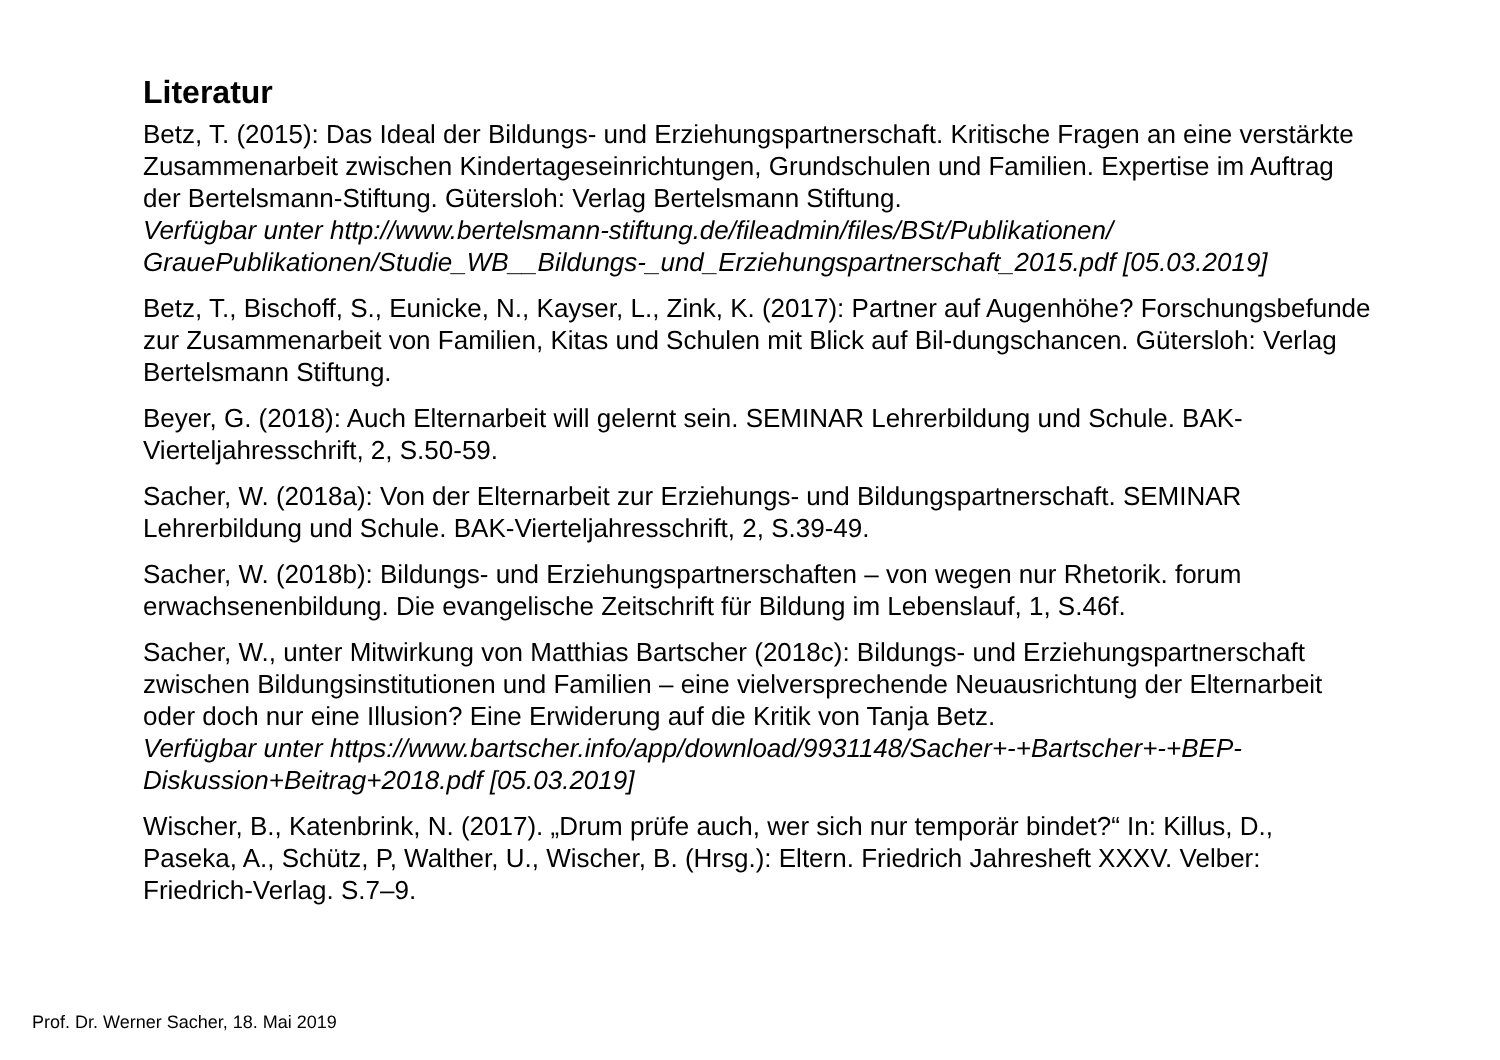Literatur
Betz, T. (2015): Das Ideal der Bildungs- und Erziehungspartnerschaft. Kritische Fragen an eine verstärkte Zusammenarbeit zwischen Kindertageseinrichtungen, Grundschulen und Familien. Expertise im Auftrag der Bertelsmann-Stiftung. Gütersloh: Verlag Bertelsmann Stiftung.
Verfügbar unter http://www.bertelsmann-stiftung.de/fileadmin/files/BSt/Publikationen/ GrauePublikationen/Studie_WB__Bildungs-_und_Erziehungspartnerschaft_2015.pdf [05.03.2019]
Betz, T., Bischoff, S., Eunicke, N., Kayser, L., Zink, K. (2017): Partner auf Augenhöhe? Forschungsbefunde zur Zusammenarbeit von Familien, Kitas und Schulen mit Blick auf Bil-dungschancen. Gütersloh: Verlag Bertelsmann Stiftung.
Beyer, G. (2018): Auch Elternarbeit will gelernt sein. SEMINAR Lehrerbildung und Schule. BAK-Vierteljahresschrift, 2, S.50-59.
Sacher, W. (2018a): Von der Elternarbeit zur Erziehungs- und Bildungspartnerschaft. SEMINAR Lehrerbildung und Schule. BAK-Vierteljahresschrift, 2, S.39-49.
Sacher, W. (2018b): Bildungs- und Erziehungspartnerschaften – von wegen nur Rhetorik. forum erwachsenenbildung. Die evangelische Zeitschrift für Bildung im Lebenslauf, 1, S.46f.
Sacher, W., unter Mitwirkung von Matthias Bartscher (2018c): Bildungs- und Erziehungspartnerschaft zwischen Bildungsinstitutionen und Familien – eine vielversprechende Neuausrichtung der Elternarbeit oder doch nur eine Illusion? Eine Erwiderung auf die Kritik von Tanja Betz.
Verfügbar unter https://www.bartscher.info/app/download/9931148/Sacher+-+Bartscher+-+BEP-Diskussion+Beitrag+2018.pdf [05.03.2019]
Wischer, B., Katenbrink, N. (2017). „Drum prüfe auch, wer sich nur temporär bindet?“ In: Killus, D., Paseka, A., Schütz, P, Walther, U., Wischer, B. (Hrsg.): Eltern. Friedrich Jahresheft XXXV. Velber: Friedrich-Verlag. S.7–9.
Prof. Dr. Werner Sacher, 18. Mai 2019